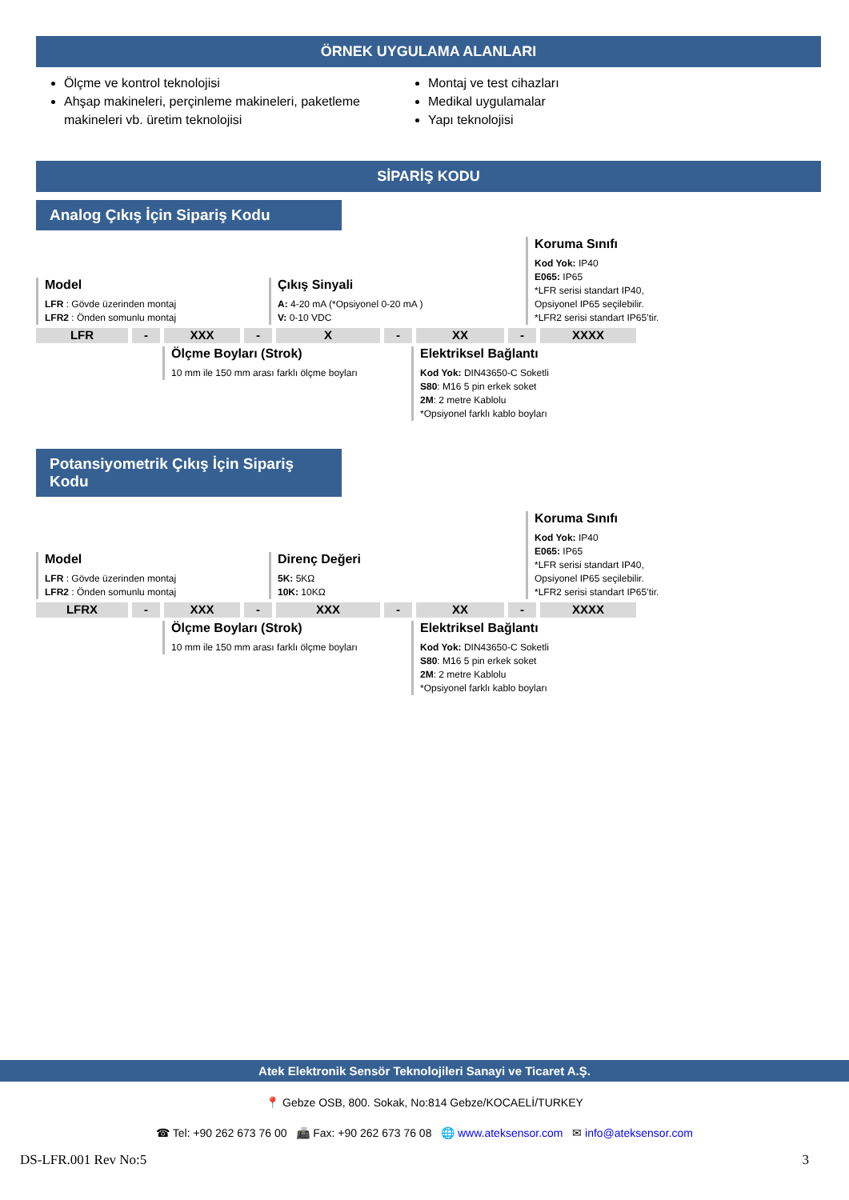ÖRNEK UYGULAMA ALANLARI
Ölçme ve kontrol teknolojisi
Ahşap makineleri, perçinleme makineleri, paketleme makineleri vb. üretim teknolojisi
Montaj ve test cihazları
Medikal uygulamalar
Yapı teknolojisi
SİPARİŞ KODU
Analog Çıkış İçin Sipariş Kodu
Model
LFR : Gövde üzerinden montaj
LFR2 : Önden somunlu montaj
Çıkış Sinyali
A: 4-20 mA (*Opsiyonel 0-20 mA )
V: 0-10 VDC
Koruma Sınıfı
Kod Yok: IP40
E065: IP65
*LFR serisi standart IP40,
Opsiyonel IP65 seçilebilir.
*LFR2 serisi standart IP65’tir.
LFR - XXX - X - XX - XXXX
Ölçme Boyları (Strok)
10 mm ile 150 mm arası farklı ölçme boyları
Elektriksel Bağlantı
Kod Yok: DIN43650-C Soketli
S80: M16 5 pin erkek soket
2M: 2 metre Kablolu
*Opsiyonel farklı kablo boyları
Potansiyometrik Çıkış İçin Sipariş Kodu
Model
LFR : Gövde üzerinden montaj
LFR2 : Önden somunlu montaj
Direnç Değeri
5K: 5KΩ
10K: 10KΩ
Koruma Sınıfı
Kod Yok: IP40
E065: IP65
*LFR serisi standart IP40,
Opsiyonel IP65 seçilebilir.
*LFR2 serisi standart IP65’tir.
LFRX - XXX - XXX - XX - XXXX
Ölçme Boyları (Strok)
10 mm ile 150 mm arası farklı ölçme boyları
Elektriksel Bağlantı
Kod Yok: DIN43650-C Soketli
S80: M16 5 pin erkek soket
2M: 2 metre Kablolu
*Opsiyonel farklı kablo boyları
Atek Elektronik Sensör Teknolojileri Sanayi ve Ticaret A.Ş.
📍 Gebze OSB, 800. Sokak, No:814 Gebze/KOCAELİ/TURKEY
☎ Tel: +90 262 673 76 00 📠 Fax: +90 262 673 76 08 🌐 www.ateksensor.com ✉ info@ateksensor.com
DS-LFR.001 Rev No:5 3